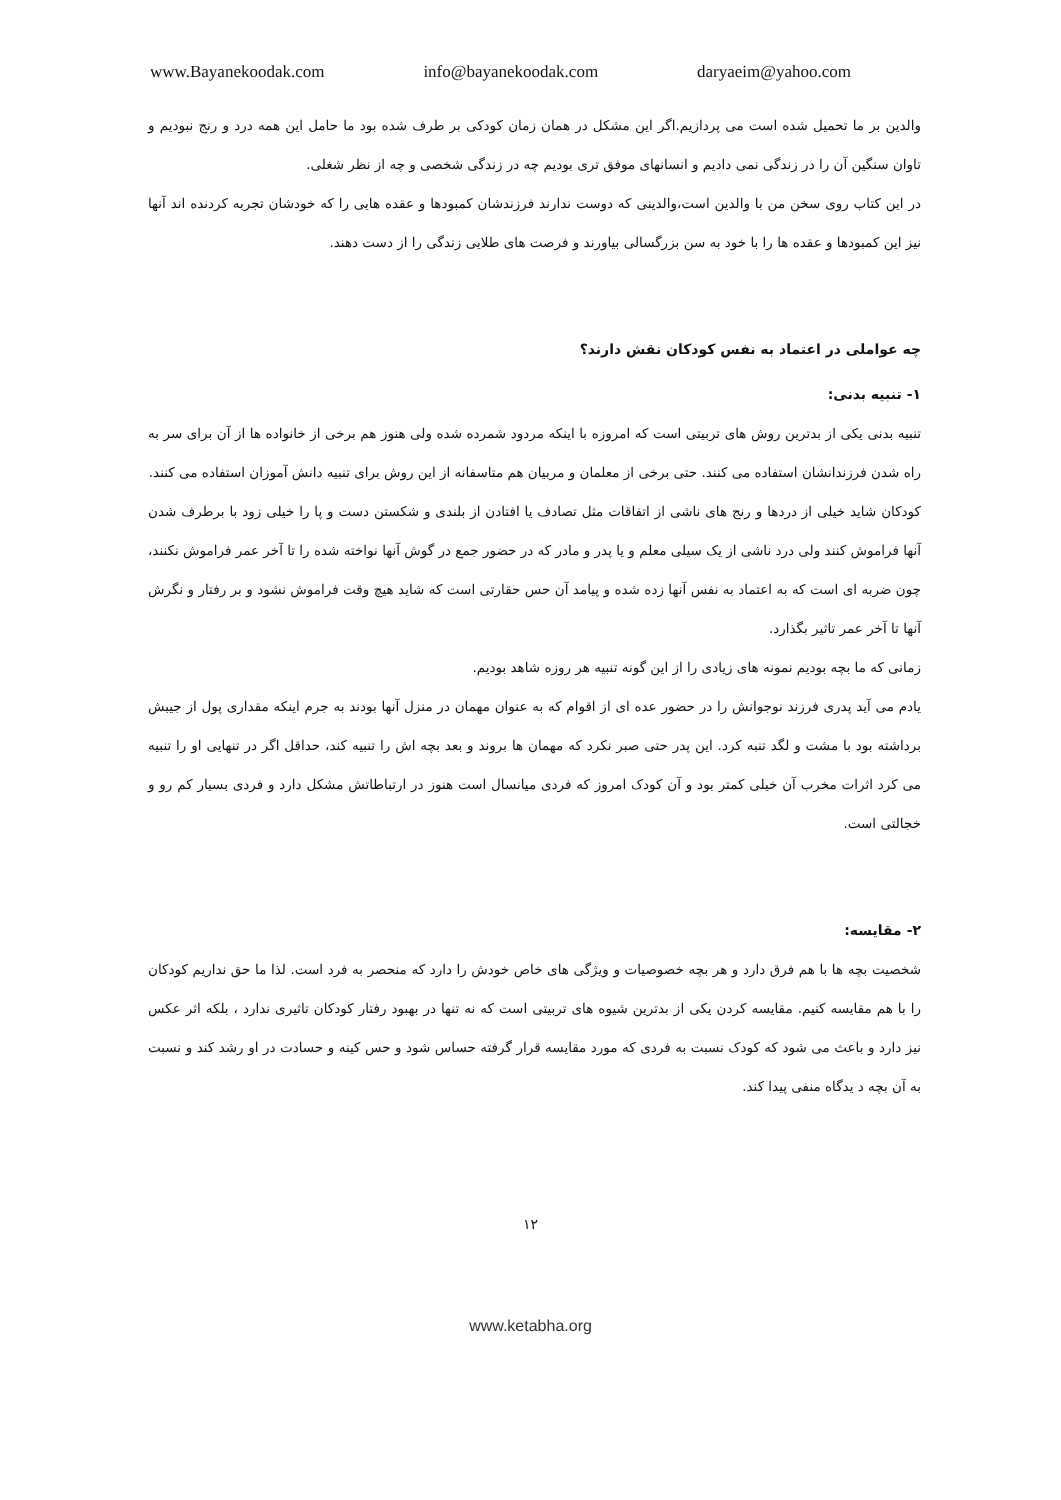www.Bayanekoodak.com info@bayanekoodak.com daryaeim@yahoo.com
والدین بر ما تحمیل شده است می پردازیم.اگر این مشکل در همان زمان کودکی بر طرف شده بود ما حامل این همه درد و رنج نبودیم و تاوان سنگین آن را در زندگی نمی دادیم و انسانهای موفق تری بودیم چه در زندگی شخصی و چه از نظر شغلی.
در این کتاب روی سخن من با والدین است،والدینی که دوست ندارند فرزندشان کمبودها و عقده هایی را که خودشان تجربه کردنده اند آنها نیز این کمبودها و عقده ها را با خود به سن بزرگسالی بیاورند و فرصت های طلایی زندگی را از دست دهند.
چه عواملی در اعتماد به نفس کودکان نقش دارند؟
۱- تنبیه بدنی:
تنبیه بدنی یکی از بدترین روش های تربیتی است که امروزه با اینکه مردود شمرده شده ولی هنوز هم برخی از خانواده ها از آن برای سر به راه شدن فرزندانشان استفاده می کنند. حتی برخی از معلمان و مربیان هم متاسفانه از این روش برای تنبیه دانش آموزان استفاده می کنند.
کودکان شاید خیلی از دردها و رنج های ناشی از اتفاقات مثل تصادف یا افتادن از بلندی و شکستن دست و پا را خیلی زود با برطرف شدن آنها فراموش کنند ولی درد ناشی از یک سیلی معلم و یا پدر و مادر که در حضور جمع در گوش آنها نواخته شده را تا آخر عمر فراموش نکنند، چون ضربه ای است که به اعتماد به نفس آنها زده شده و پیامد آن حس حقارتی است که شاید هیچ وقت فراموش نشود و بر رفتار و نگرش آنها تا آخر عمر تاثیر بگذارد.
زمانی که ما بچه بودیم نمونه های زیادی را از این گونه تنبیه هر روزه شاهد بودیم.
یادم می آید پدری فرزند نوجوانش را در حضور عده ای از اقوام که به عنوان مهمان در منزل آنها بودند به جرم اینکه مقداری پول از جیبش برداشته بود با مشت و لگد تنبه کرد. این پدر حتی صبر نکرد که مهمان ها بروند و بعد بچه اش را تنبیه کند، حداقل اگر در تنهایی او را تنبیه می کرد اثرات مخرب آن خیلی کمتر بود و آن کودک امروز که فردی میانسال است هنوز در ارتباطاتش مشکل دارد و فردی بسیار کم رو و خجالتی است.
۲- مقایسه:
شخصیت بچه ها با هم فرق دارد و هر بچه خصوصیات و ویژگی های خاص خودش را دارد که منحصر به فرد است. لذا ما حق نداریم کودکان را با هم مقایسه کنیم. مقایسه کردن یکی از بدترین شیوه های تربیتی است که نه تنها در بهبود رفتار کودکان تاثیری ندارد ، بلکه اثر عکس نیز دارد و باعث می شود که کودک نسبت به فردی که مورد مقایسه قرار گرفته حساس شود و حس کینه و حسادت در او رشد کند و نسبت به آن بچه د یدگاه منفی پیدا کند.
۱۲
www.ketabha.org